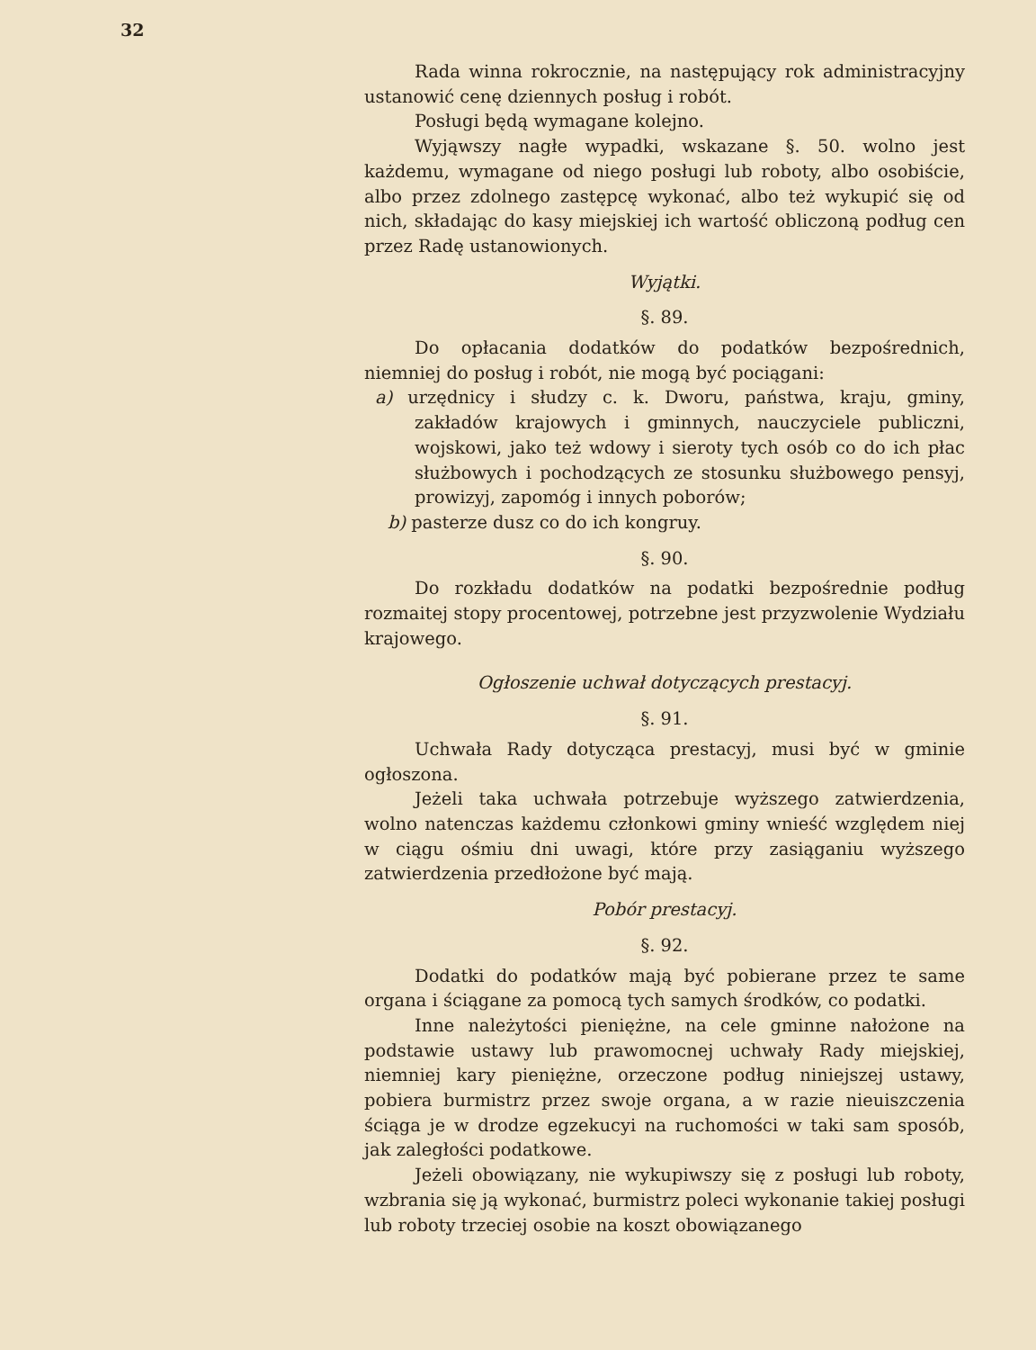32
Rada winna rokrocznie, na następujący rok administracyjny ustanowić cenę dziennych posług i robót.
Posługi będą wymagane kolejno.
Wyjąwszy nagłe wypadki, wskazane §. 50. wolno jest każdemu, wymagane od niego posługi lub roboty, albo osobiście, albo przez zdolnego zastępcę wykonać, albo też wykupić się od nich, składając do kasy miejskiej ich wartość obliczoną podług cen przez Radę ustanowionych.
Wyjątki.
§. 89.
Do opłacania dodatków do podatków bezpośrednich, niemniej do posług i robót, nie mogą być pociągani:
a) urzędnicy i słudzy c. k. Dworu, państwa, kraju, gminy, zakładów krajowych i gminnych, nauczyciele publiczni, wojskowi, jako też wdowy i sieroty tych osób co do ich płac służbowych i pochodzących ze stosunku służbowego pensyj, prowizyj, zapomóg i innych poborów;
b) pasterze dusz co do ich kongruy.
§. 90.
Do rozkładu dodatków na podatki bezpośrednie podług rozmaitej stopy procentowej, potrzebne jest przyzwolenie Wydziału krajowego.
Ogłoszenie uchwał dotyczących prestacyj.
§. 91.
Uchwała Rady dotycząca prestacyj, musi być w gminie ogłoszona.
Jeżeli taka uchwała potrzebuje wyższego zatwierdzenia, wolno natenczas każdemu członkowi gminy wnieść względem niej w ciągu ośmiu dni uwagi, które przy zasiąganiu wyższego zatwierdzenia przedłożone być mają.
Pobór prestacyj.
§. 92.
Dodatki do podatków mają być pobierane przez te same organa i ściągane za pomocą tych samych środków, co podatki.
Inne należytości pieniężne, na cele gminne nałożone na podstawie ustawy lub prawomocnej uchwały Rady miejskiej, niemniej kary pieniężne, orzeczone podług niniejszej ustawy, pobiera burmistrz przez swoje organa, a w razie nieuiszczenia ściąga je w drodze egzekucyi na ruchomości w taki sam sposób, jak zaległości podatkowe.
Jeżeli obowiązany, nie wykupiwszy się z posługi lub roboty, wzbrania się ją wykonać, burmistrz poleci wykonanie takiej posługi lub roboty trzeciej osobie na koszt obowiązanego